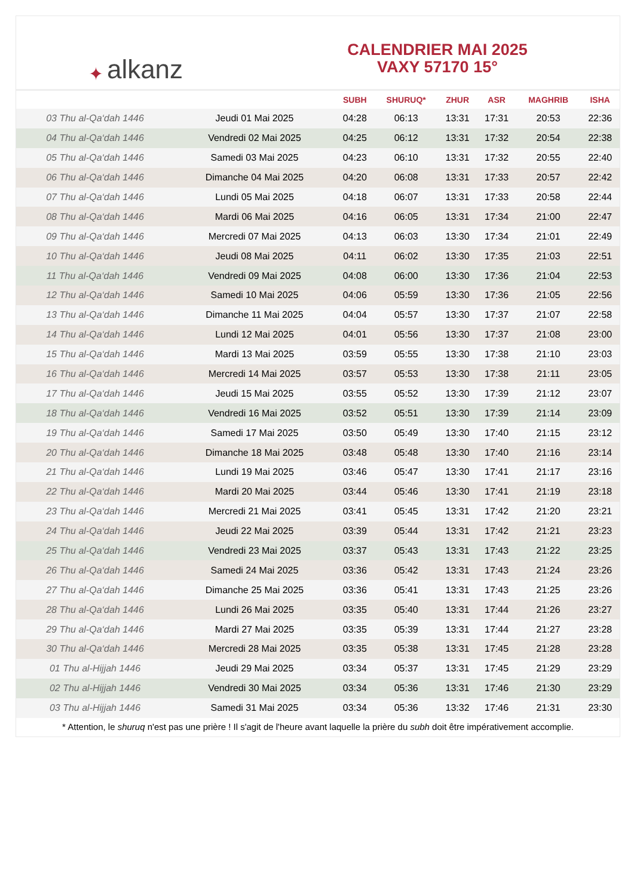✦ alkanz
CALENDRIER MAI 2025
VAXY 57170 15°
| | | SUBH | SHURUQ* | ZHUR | ASR | MAGHRIB | ISHA |
| --- | --- | --- | --- | --- | --- | --- | --- |
| 03 Thu al-Qa‘dah 1446 | Jeudi 01 Mai 2025 | 04:28 | 06:13 | 13:31 | 17:31 | 20:53 | 22:36 |
| 04 Thu al-Qa‘dah 1446 | Vendredi 02 Mai 2025 | 04:25 | 06:12 | 13:31 | 17:32 | 20:54 | 22:38 |
| 05 Thu al-Qa‘dah 1446 | Samedi 03 Mai 2025 | 04:23 | 06:10 | 13:31 | 17:32 | 20:55 | 22:40 |
| 06 Thu al-Qa‘dah 1446 | Dimanche 04 Mai 2025 | 04:20 | 06:08 | 13:31 | 17:33 | 20:57 | 22:42 |
| 07 Thu al-Qa‘dah 1446 | Lundi 05 Mai 2025 | 04:18 | 06:07 | 13:31 | 17:33 | 20:58 | 22:44 |
| 08 Thu al-Qa‘dah 1446 | Mardi 06 Mai 2025 | 04:16 | 06:05 | 13:31 | 17:34 | 21:00 | 22:47 |
| 09 Thu al-Qa‘dah 1446 | Mercredi 07 Mai 2025 | 04:13 | 06:03 | 13:30 | 17:34 | 21:01 | 22:49 |
| 10 Thu al-Qa‘dah 1446 | Jeudi 08 Mai 2025 | 04:11 | 06:02 | 13:30 | 17:35 | 21:03 | 22:51 |
| 11 Thu al-Qa‘dah 1446 | Vendredi 09 Mai 2025 | 04:08 | 06:00 | 13:30 | 17:36 | 21:04 | 22:53 |
| 12 Thu al-Qa‘dah 1446 | Samedi 10 Mai 2025 | 04:06 | 05:59 | 13:30 | 17:36 | 21:05 | 22:56 |
| 13 Thu al-Qa‘dah 1446 | Dimanche 11 Mai 2025 | 04:04 | 05:57 | 13:30 | 17:37 | 21:07 | 22:58 |
| 14 Thu al-Qa‘dah 1446 | Lundi 12 Mai 2025 | 04:01 | 05:56 | 13:30 | 17:37 | 21:08 | 23:00 |
| 15 Thu al-Qa‘dah 1446 | Mardi 13 Mai 2025 | 03:59 | 05:55 | 13:30 | 17:38 | 21:10 | 23:03 |
| 16 Thu al-Qa‘dah 1446 | Mercredi 14 Mai 2025 | 03:57 | 05:53 | 13:30 | 17:38 | 21:11 | 23:05 |
| 17 Thu al-Qa‘dah 1446 | Jeudi 15 Mai 2025 | 03:55 | 05:52 | 13:30 | 17:39 | 21:12 | 23:07 |
| 18 Thu al-Qa‘dah 1446 | Vendredi 16 Mai 2025 | 03:52 | 05:51 | 13:30 | 17:39 | 21:14 | 23:09 |
| 19 Thu al-Qa‘dah 1446 | Samedi 17 Mai 2025 | 03:50 | 05:49 | 13:30 | 17:40 | 21:15 | 23:12 |
| 20 Thu al-Qa‘dah 1446 | Dimanche 18 Mai 2025 | 03:48 | 05:48 | 13:30 | 17:40 | 21:16 | 23:14 |
| 21 Thu al-Qa‘dah 1446 | Lundi 19 Mai 2025 | 03:46 | 05:47 | 13:30 | 17:41 | 21:17 | 23:16 |
| 22 Thu al-Qa‘dah 1446 | Mardi 20 Mai 2025 | 03:44 | 05:46 | 13:30 | 17:41 | 21:19 | 23:18 |
| 23 Thu al-Qa‘dah 1446 | Mercredi 21 Mai 2025 | 03:41 | 05:45 | 13:31 | 17:42 | 21:20 | 23:21 |
| 24 Thu al-Qa‘dah 1446 | Jeudi 22 Mai 2025 | 03:39 | 05:44 | 13:31 | 17:42 | 21:21 | 23:23 |
| 25 Thu al-Qa‘dah 1446 | Vendredi 23 Mai 2025 | 03:37 | 05:43 | 13:31 | 17:43 | 21:22 | 23:25 |
| 26 Thu al-Qa‘dah 1446 | Samedi 24 Mai 2025 | 03:36 | 05:42 | 13:31 | 17:43 | 21:24 | 23:26 |
| 27 Thu al-Qa‘dah 1446 | Dimanche 25 Mai 2025 | 03:36 | 05:41 | 13:31 | 17:43 | 21:25 | 23:26 |
| 28 Thu al-Qa‘dah 1446 | Lundi 26 Mai 2025 | 03:35 | 05:40 | 13:31 | 17:44 | 21:26 | 23:27 |
| 29 Thu al-Qa‘dah 1446 | Mardi 27 Mai 2025 | 03:35 | 05:39 | 13:31 | 17:44 | 21:27 | 23:28 |
| 30 Thu al-Qa‘dah 1446 | Mercredi 28 Mai 2025 | 03:35 | 05:38 | 13:31 | 17:45 | 21:28 | 23:28 |
| 01 Thu al-Hijjah 1446 | Jeudi 29 Mai 2025 | 03:34 | 05:37 | 13:31 | 17:45 | 21:29 | 23:29 |
| 02 Thu al-Hijjah 1446 | Vendredi 30 Mai 2025 | 03:34 | 05:36 | 13:31 | 17:46 | 21:30 | 23:29 |
| 03 Thu al-Hijjah 1446 | Samedi 31 Mai 2025 | 03:34 | 05:36 | 13:32 | 17:46 | 21:31 | 23:30 |
* Attention, le shuruq n'est pas une prière ! Il s'agit de l'heure avant laquelle la prière du subh doit être impérativement accomplie.